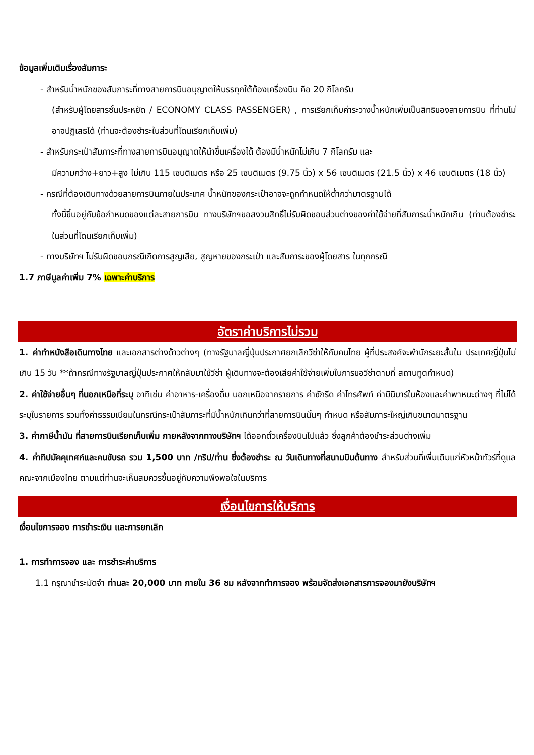ข้อมูลเพิ่มเติมเรื่องสัมภาระ
- สำหรับน้ำหนักของสัมภาระที่ทางสายการบินอนุญาตให้บรรทุกใต้ท้องเครื่องบิน คือ 20 กิโลกรัม
(สำหรับผู้โดยสารชั้นประหยัด / ECONOMY CLASS PASSENGER) , การเรียกเก็บค่าระวางน้ำหนักเพิ่มเป็นสิทธิของสายการบิน ที่ท่านไม่อาจปฏิเสธได้ (ท่านจะต้องชำระในส่วนที่โดนเรียกเก็บเพิ่ม)
- สำหรับกระเป๋าสัมภาระที่ทางสายการบินอนุญาตให้นำขึ้นเครื่องได้ ต้องมีน้ำหนักไม่เกิน 7 กิโลกรัม และ
มีความกว้าง+ยาว+สูง ไม่เกิน 115 เซนติเมตร หรือ 25 เซนติเมตร (9.75 นิ้ว) x 56 เซนติเมตร (21.5 นิ้ว) x 46 เซนติเมตร (18 นิ้ว)
- กรณีที่ต้องเดินทางด้วยสายการบินภายในประเทศ น้ำหนักของกระเป๋าอาจจะถูกกำหนดให้ต่ำกว่ามาตรฐานได้
ทั้งนี้ขึ้นอยู่กับข้อกำหนดของแต่ละสายการบิน ทางบริษัทฯขอสงวนสิทธิ์ไม่รับผิดชอบส่วนต่างของค่าใช้จ่ายที่สัมภาระน้ำหนักเกิน (ท่านต้องชำระในส่วนที่โดนเรียกเก็บเพิ่ม)
- ทางบริษัทฯ ไม่รับผิดชอบกรณีเกิดการสูญเสีย, สูญหายของกระเป๋า และสัมภาระของผู้โดยสาร ในทุกกรณี
1.7 ภาษีมูลค่าเพิ่ม 7% เฉพาะค่าบริการ
อัตราค่าบริการไม่รวม
1. ค่าทำหนังสือเดินทางไทย และเอกสารต่างด้าวต่างๆ (ทางรัฐบาลญี่ปุ่นประกาศยกเลิกวีซ่าให้กับคนไทย ผู้ที่ประสงค์จะพำนักระยะสั้นใน ประเทศญี่ปุ่นไม่เกิน 15 วัน **ถ้ากรณีทางรัฐบาลญี่ปุ่นประกาศให้กลับมาใช้วีซ่า ผู้เดินทางจะต้องเสียค่าใช้จ่ายเพิ่มในการขอวีซ่าตามที่ สถานทูตกำหนด)
2. ค่าใช้จ่ายอื่นๆ ที่นอกเหนือที่ระบุ อาทิเช่น ค่าอาหาร-เครื่องดื่ม นอกเหนือจากรายการ ค่าซักรีด ค่าโทรศัพท์ ค่ามินิบาร์ในห้องและค่าพาหนะต่างๆ ที่ไม่ได้ระบุในรายการ รวมทั้งค่าธรรมเนียมในกรณีกระเป๋าสัมภาระที่มีน้ำหนักเกินกว่าที่สายการบินนั้นๆ กำหนด หรือสัมภาระใหญ่เกินขนาดมาตรฐาน
3. ค่าภาษีน้ำมัน ที่สายการบินเรียกเก็บเพิ่ม ภายหลังจากทางบริษัทฯ ได้ออกตั๋วเครื่องบินไปแล้ว ซึ่งลูกค้าต้องชำระส่วนต่างเพิ่ม
4. ค่าทิปมัคคุเทศก์และคนขับรถ รวม 1,500 บาท /ทริป/ท่าน ซึ่งต้องชำระ ณ วันเดินทางที่สนามบินต้นทาง สำหรับส่วนที่เพิ่มเติมแก่หัวหน้าทัวร์ที่ดูแลคณะจากเมืองไทย ตามแต่ท่านจะเห็นสมควรขึ้นอยู่กับความพึงพอใจในบริการ
เงื่อนไขการให้บริการ
เงื่อนไขการจอง การชำระเงิน และการยกเลิก
1. การทำการจอง และ การชำระค่าบริการ
1.1 กรุณาชำระมัดจำ ท่านละ 20,000 บาท ภายใน 36 ชม หลังจากทำการจอง พร้อมจัดส่งเอกสารการจองมายังบริษัทฯ